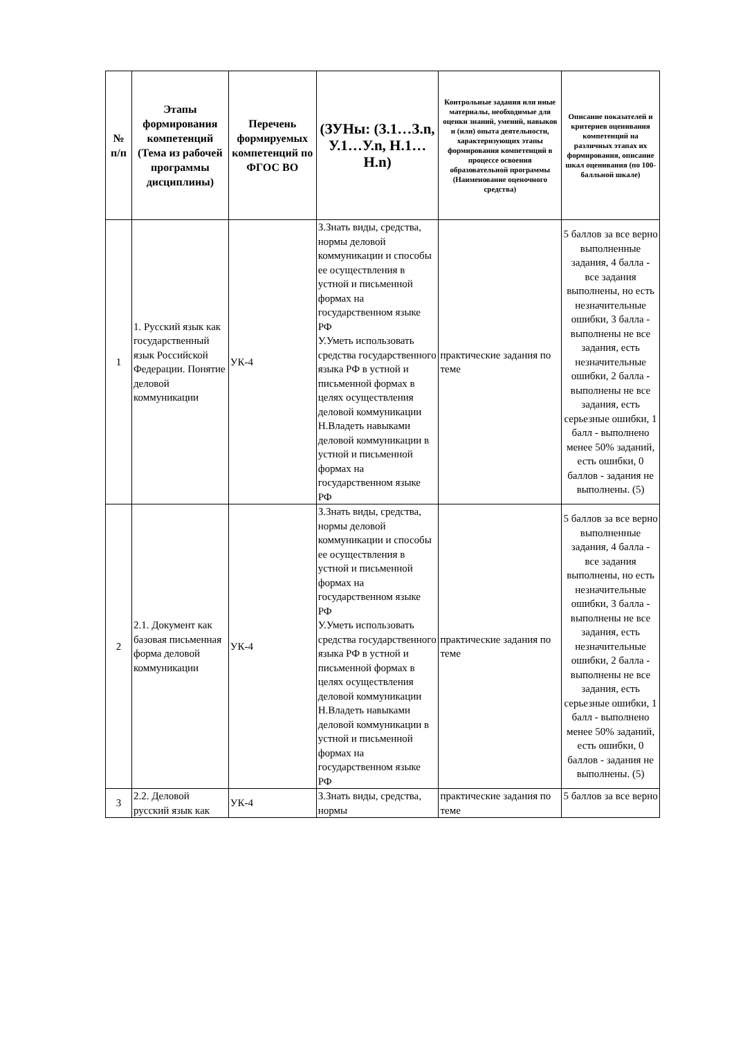| № п/п | Этапы формирования компетенций (Тема из рабочей программы дисциплины) | Перечень формируемых компетенций по ФГОС ВО | (ЗУНы: (З.1…З.n, У.1…У.n, Н.1…Н.n) | Контрольные задания или иные материалы, необходимые для оценки знаний, умений, навыков и (или) опыта деятельности, характеризующих этапы формирования компетенций в процессе освоения образовательной программы (Наименование оценочного средства) | Описание показателей и критериев оценивания компетенций на различных этапах их формирования, описание шкал оценивания (по 100-балльной шкале) |
| --- | --- | --- | --- | --- | --- |
| 1 | 1. Русский язык как государственный язык Российской Федерации. Понятие деловой коммуникации | УК-4 | З.Знать виды, средства, нормы деловой коммуникации и способы ее осуществления в устной и письменной формах на государственном языке РФ У.Уметь использовать средства государственного языка РФ в устной и письменной формах в целях осуществления деловой коммуникации Н.Владеть навыками деловой коммуникации в устной и письменной формах на государственном языке РФ | практические задания по теме | 5 баллов за все верно выполненные задания, 4 балла - все задания выполнены, но есть незначительные ошибки, 3 балла - выполнены не все задания, есть незначительные ошибки, 2 балла - выполнены не все задания, есть серьезные ошибки, 1 балл - выполнено менее 50% заданий, есть ошибки, 0 баллов - задания не выполнены. (5) |
| 2 | 2.1. Документ как базовая письменная форма деловой коммуникации | УК-4 | З.Знать виды, средства, нормы деловой коммуникации и способы ее осуществления в устной и письменной формах на государственном языке РФ У.Уметь использовать средства государственного языка РФ в устной и письменной формах в целях осуществления деловой коммуникации Н.Владеть навыками деловой коммуникации в устной и письменной формах на государственном языке РФ | практические задания по теме | 5 баллов за все верно выполненные задания, 4 балла - все задания выполнены, но есть незначительные ошибки, 3 балла - выполнены не все задания, есть незначительные ошибки, 2 балла - выполнены не все задания, есть серьезные ошибки, 1 балл - выполнено менее 50% заданий, есть ошибки, 0 баллов - задания не выполнены. (5) |
| 3 | 2.2. Деловой русский язык как | УК-4 | З.Знать виды, средства, нормы | практические задания по теме | 5 баллов за все верно |